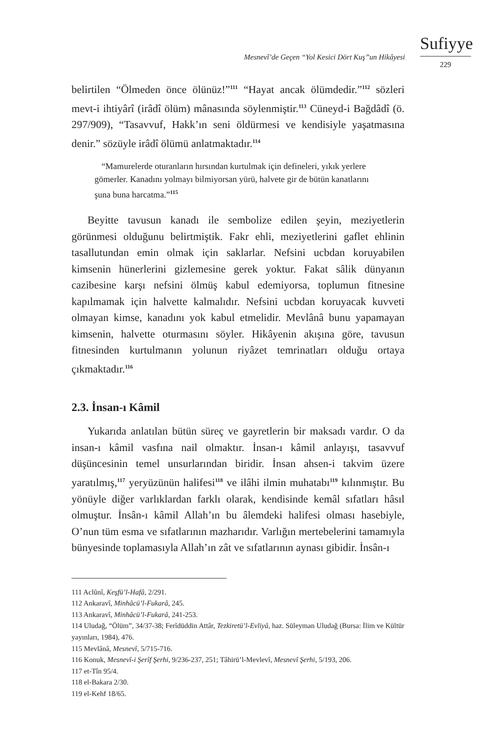Mesnevî’de Geçen “Yol Kesici Dört Kuş”un Hikâyesi
Sufiyye
229
belirtilen “Ölmeden önce ölünüz!”<sup>111</sup> “Hayat ancak ölümdedir.”<sup>112</sup> sözleri mevt-i ihtiyârî (irâdî ölüm) mânasında söylenmiştir.<sup>113</sup> Cüneyd-i Bağdâdî (ö. 297/909), “Tasavvuf, Hakk’ın seni öldürmesi ve kendisiyle yaşatmasına denir.” sözüyle irâdî ölümü anlatmaktadır.<sup>114</sup>
“Mamurelerde oturanların hırsından kurtulmak için defineleri, yıkık yerlere gömerler. Kanadını yolmayı bilmiyorsan yürü, halvete gir de bütün kanatlarını şuna buna harcatma.”<sup>115</sup>
Beyitte tavusun kanadı ile sembolize edilen şeyin, meziyetlerin görünmesi olduğunu belirtmiştik. Fakr ehli, meziyetlerini gaflet ehlinin tasallutundan emin olmak için saklarlar. Nefsini ucbdan koruyabilen kimsenin hünerlerini gizlemesine gerek yoktur. Fakat sâlik dünyanın cazibesine karşı nefsini ölmüş kabul edemiyorsa, toplumun fitnesine kapılmamak için halvette kalmalıdır. Nefsini ucbdan koruyacak kuvveti olmayan kimse, kanadını yok kabul etmelidir. Mevlânâ bunu yapamayan kimsenin, halvette oturmasını söyler. Hikâyenin akışına göre, tavusun fitnesinden kurtulmanın yolunun riyâzet temrinatları olduğu ortaya çıkmaktadır.<sup>116</sup>
2.3. İnsan-ı Kâmil
Yukarıda anlatılan bütün süreç ve gayretlerin bir maksadı vardır. O da insan-ı kâmil vasfına nail olmaktır. İnsan-ı kâmil anlayışı, tasavvuf düşüncesinin temel unsurlarından biridir. İnsan ahsen-i takvim üzere yaratılmış,<sup>117</sup> yeryüzünün halifesi<sup>118</sup> ve ilâhi ilmin muhatabı<sup>119</sup> kılınmıştır. Bu yönüyle diğer varlıklardan farklı olarak, kendisinde kemâl sıfatları hâsıl olmuştur. İnsân-ı kâmil Allah’ın bu âlemdeki halifesi olması hasebiyle, O’nun tüm esma ve sıfatlarının mazharıdır. Varlığın mertebelerini tamamıyla bünyesinde toplamasıyla Allah’ın zât ve sıfatlarının aynası gibidir. İnsân-ı
111 Aclûnî, Keşfü’l-Hafâ, 2/291.
112 Ankaravî, Minhâcü’l-Fukarâ, 245.
113 Ankaravî, Minhâcü’l-Fukarâ, 241-253.
114 Uludağ, “Ölüm”, 34/37-38; Ferîdüddin Attâr, Tezkiretü’l-Evliyâ, haz. Süleyman Uludağ (Bursa: İlim ve Kültür yayınları, 1984), 476.
115 Mevlânâ, Mesnevî, 5/715-716.
116 Konuk, Mesnevî-i Şerîf Şerhi, 9/236-237, 251; Tâhirü’l-Mevlevî, Mesnevî Şerhi, 5/193, 206.
117 et-Tîn 95/4.
118 el-Bakara 2/30.
119 el-Kehf 18/65.